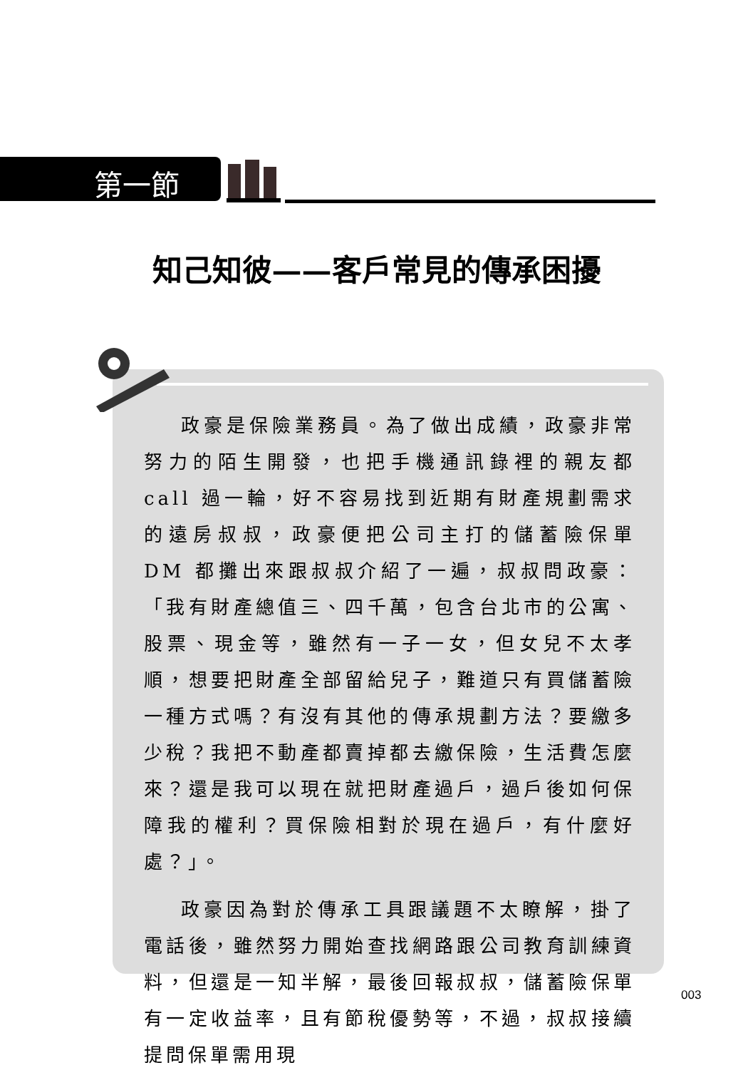第一節
知己知彼——客戶常見的傳承困擾
政豪是保險業務員。為了做出成績，政豪非常努力的陌生開發，也把手機通訊錄裡的親友都 call 過一輪，好不容易找到近期有財產規劃需求的遠房叔叔，政豪便把公司主打的儲蓄險保單 DM 都攤出來跟叔叔介紹了一遍，叔叔問政豪：「我有財產總值三、四千萬，包含台北市的公寓、股票、現金等，雖然有一子一女，但女兒不太孝順，想要把財產全部留給兒子，難道只有買儲蓄險一種方式嗎？有沒有其他的傳承規劃方法？要繳多少稅？我把不動產都賣掉都去繳保險，生活費怎麼來？還是我可以現在就把財產過戶，過戶後如何保障我的權利？買保險相對於現在過戶，有什麼好處？」。
政豪因為對於傳承工具跟議題不太瞭解，掛了電話後，雖然努力開始查找網路跟公司教育訓練資料，但還是一知半解，最後回報叔叔，儲蓄險保單有一定收益率，且有節稅優勢等，不過，叔叔接續提問保單需用現
003